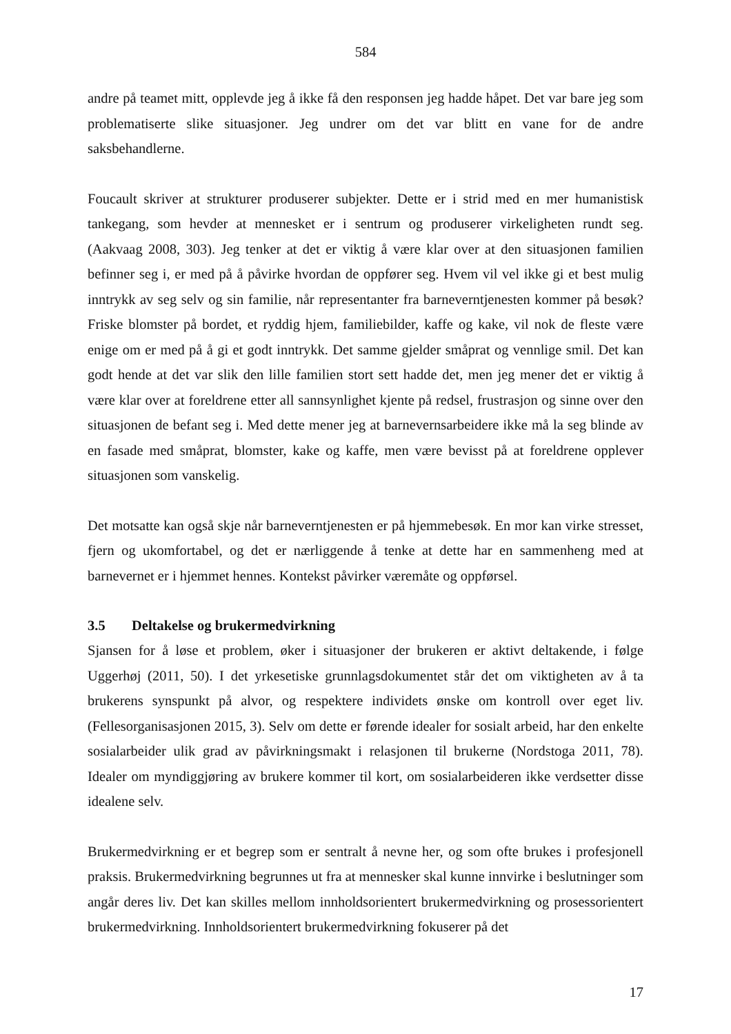584
andre på teamet mitt, opplevde jeg å ikke få den responsen jeg hadde håpet. Det var bare jeg som problematiserte slike situasjoner. Jeg undrer om det var blitt en vane for de andre saksbehandlerne.
Foucault skriver at strukturer produserer subjekter. Dette er i strid med en mer humanistisk tankegang, som hevder at mennesket er i sentrum og produserer virkeligheten rundt seg. (Aakvaag 2008, 303). Jeg tenker at det er viktig å være klar over at den situasjonen familien befinner seg i, er med på å påvirke hvordan de oppfører seg. Hvem vil vel ikke gi et best mulig inntrykk av seg selv og sin familie, når representanter fra barneverntjenesten kommer på besøk? Friske blomster på bordet, et ryddig hjem, familiebilder, kaffe og kake, vil nok de fleste være enige om er med på å gi et godt inntrykk. Det samme gjelder småprat og vennlige smil. Det kan godt hende at det var slik den lille familien stort sett hadde det, men jeg mener det er viktig å være klar over at foreldrene etter all sannsynlighet kjente på redsel, frustrasjon og sinne over den situasjonen de befant seg i. Med dette mener jeg at barnevernsarbeidere ikke må la seg blinde av en fasade med småprat, blomster, kake og kaffe, men være bevisst på at foreldrene opplever situasjonen som vanskelig.
Det motsatte kan også skje når barneverntjenesten er på hjemmebesøk. En mor kan virke stresset, fjern og ukomfortabel, og det er nærliggende å tenke at dette har en sammenheng med at barnevernet er i hjemmet hennes. Kontekst påvirker væremåte og oppførsel.
3.5 Deltakelse og brukermedvirkning
Sjansen for å løse et problem, øker i situasjoner der brukeren er aktivt deltakende, i følge Uggerhøj (2011, 50). I det yrkesetiske grunnlagsdokumentet står det om viktigheten av å ta brukerens synspunkt på alvor, og respektere individets ønske om kontroll over eget liv. (Fellesorganisasjonen 2015, 3). Selv om dette er førende idealer for sosialt arbeid, har den enkelte sosialarbeider ulik grad av påvirkningsmakt i relasjonen til brukerne (Nordstoga 2011, 78). Idealer om myndiggjøring av brukere kommer til kort, om sosialarbeideren ikke verdsetter disse idealene selv.
Brukermedvirkning er et begrep som er sentralt å nevne her, og som ofte brukes i profesjonell praksis. Brukermedvirkning begrunnes ut fra at mennesker skal kunne innvirke i beslutninger som angår deres liv. Det kan skilles mellom innholdsorientert brukermedvirkning og prosessorientert brukermedvirkning. Innholdsorientert brukermedvirkning fokuserer på det
17